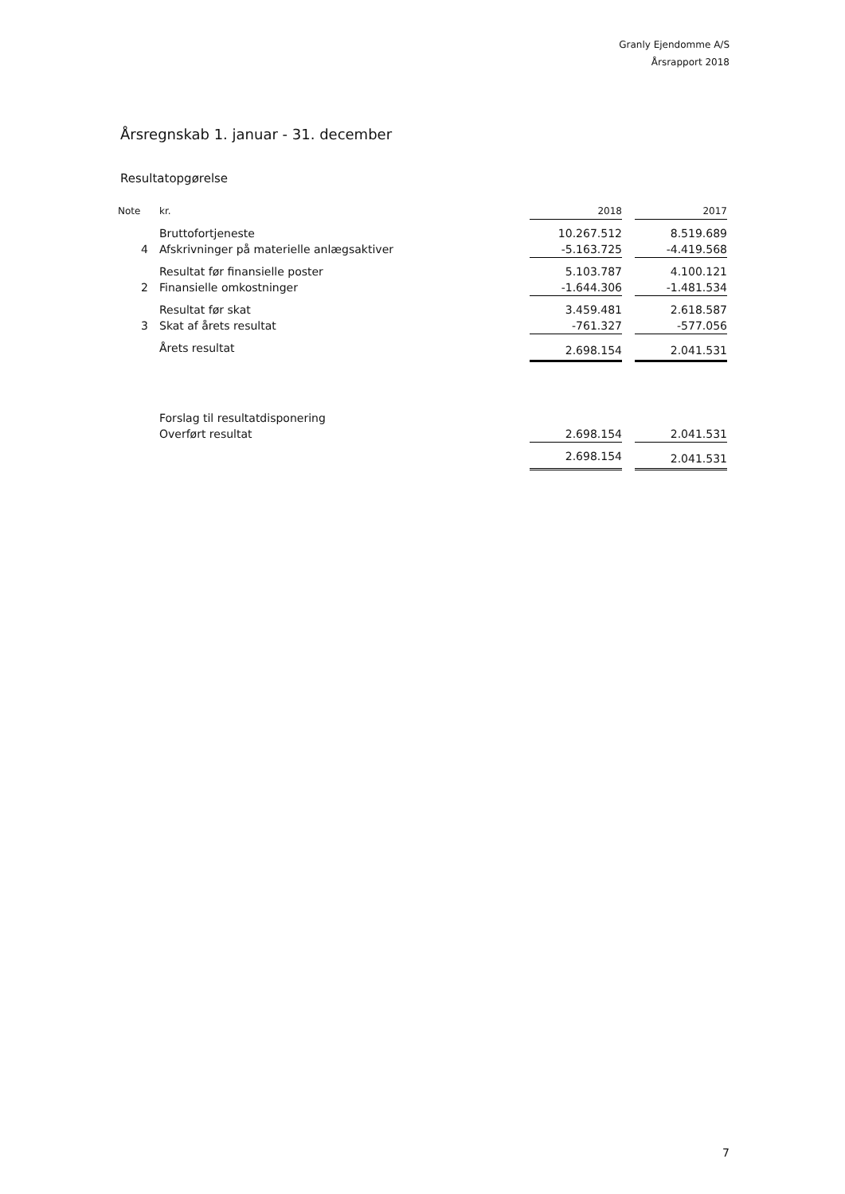Granly Ejendomme A/S
Årsrapport 2018
Årsregnskab 1. januar - 31. december
Resultatopgørelse
| Note | kr. | 2018 | | 2017 |
| | Bruttofortjeneste | 10.267.512 | | 8.519.689 |
| 4 | Afskrivninger på materielle anlægsaktiver | -5.163.725 | | -4.419.568 |
| | Resultat før finansielle poster | 5.103.787 | | 4.100.121 |
| 2 | Finansielle omkostninger | -1.644.306 | | -1.481.534 |
| | Resultat før skat | 3.459.481 | | 2.618.587 |
| 3 | Skat af årets resultat | -761.327 | | -577.056 |
| | Årets resultat | 2.698.154 | | 2.041.531 |
| | Forslag til resultatdisponering | | | |
| | Overført resultat | 2.698.154 | | 2.041.531 |
| | | 2.698.154 | | 2.041.531 |
7